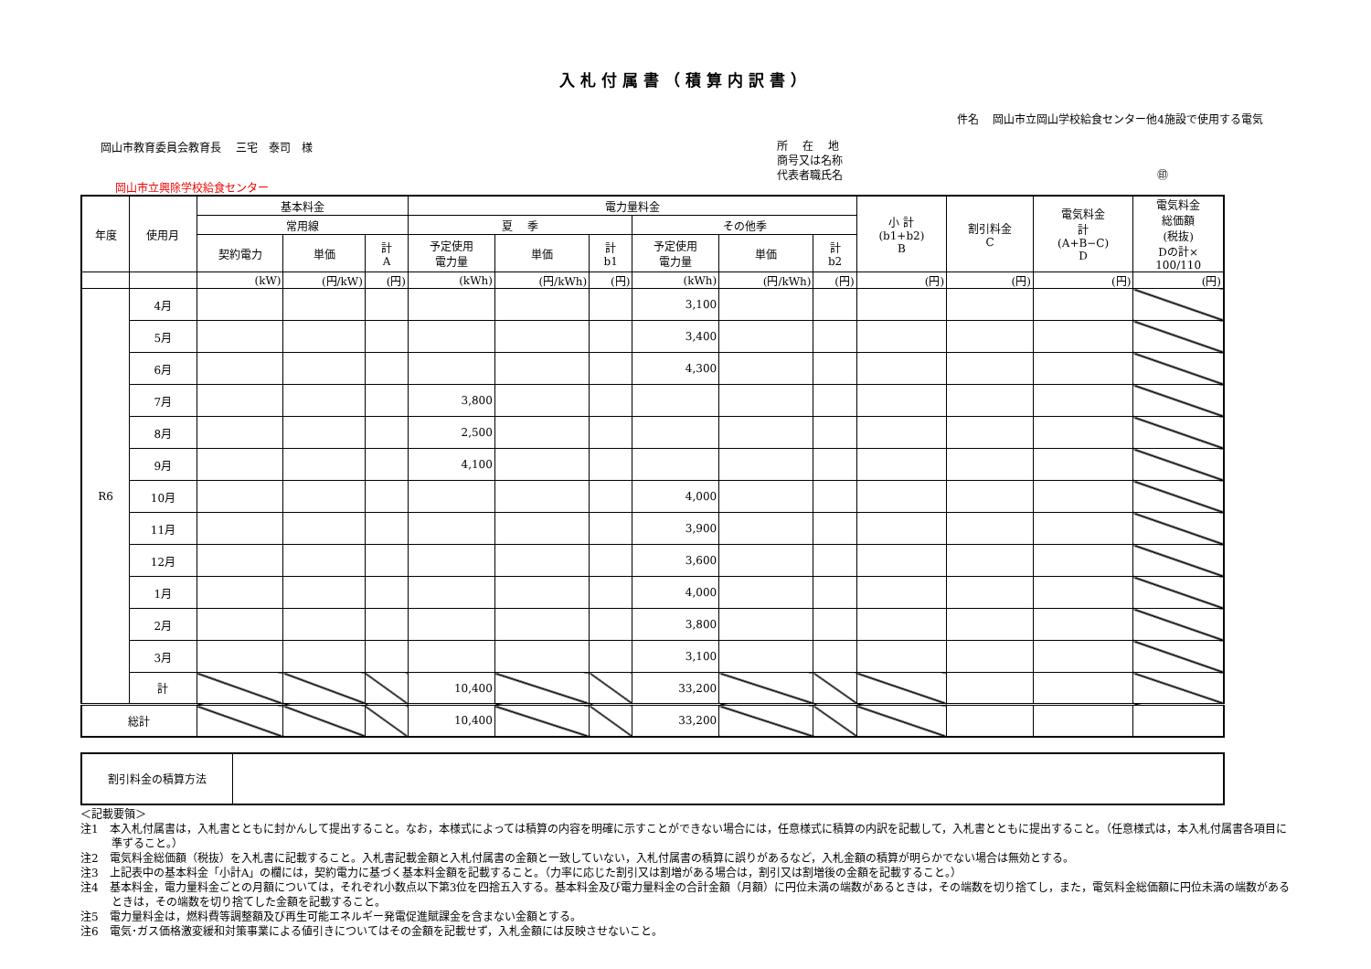入札付属書（積算内訳書）
件名　 岡山市立岡山学校給食センター他4施設で使用する電気
岡山市教育委員会教育長　 三宅　泰司　様
所　 在　 地
商号又は名称
代表者職氏名 ㊞
岡山市立興除学校給食センター
| 年度 | 使用月 | 基本料金 | | | 電力量料金 | | | | | | 小 計 (b1+b2) B | 割引料金 C | 電気料金 計 (A+B−C) D | 電気料金 総価額 (税抜) Dの計× 100/110 |
| --- | --- | --- | --- | --- | --- | --- | --- | --- | --- | --- | --- | --- | --- | --- |
| | | 常用線 | | | 夏 季 | | | その他季 | | | | | | |
| | | 契約電力 | 単価 | 計 A | 予定使用 電力量 | 単価 | 計 b1 | 予定使用 電力量 | 単価 | 計 b2 | | | | |
| | | (kW) | (円/kW) | (円) | (kWh) | (円/kWh) | (円) | (kWh) | (円/kWh) | (円) | (円) | (円) | (円) | (円) |
| R6 | 4月 | | | | | | | 3,100 | | | | | | |
| | 5月 | | | | | | | 3,400 | | | | | | |
| | 6月 | | | | | | | 4,300 | | | | | | |
| | 7月 | | | | 3,800 | | | | | | | | | |
| | 8月 | | | | 2,500 | | | | | | | | | |
| | 9月 | | | | 4,100 | | | | | | | | | |
| | 10月 | | | | | | | 4,000 | | | | | | |
| | 11月 | | | | | | | 3,900 | | | | | | |
| | 12月 | | | | | | | 3,600 | | | | | | |
| | 1月 | | | | | | | 4,000 | | | | | | |
| | 2月 | | | | | | | 3,800 | | | | | | |
| | 3月 | | | | | | | 3,100 | | | | | | |
| | 計 | | | | 10,400 | | | 33,200 | | | | | | |
| 総計 | | | | | 10,400 | | | 33,200 | | | | | | |
| 割引料金の積算方法 | |
＜記載要領＞
注1　本入札付属書は，入札書とともに封かんして提出すること。なお，本様式によっては積算の内容を明確に示すことができない場合には，任意様式に積算の内訳を記載して，入札書とともに提出すること。（任意様式は，本入札付属書各項目に準ずること。）
注2　電気料金総価額（税抜）を入札書に記載すること。入札書記載金額と入札付属書の金額と一致していない，入札付属書の積算に誤りがあるなど，入札金額の積算が明らかでない場合は無効とする。
注3　上記表中の基本料金「小計A」の欄には，契約電力に基づく基本料金額を記載すること。（力率に応じた割引又は割増がある場合は，割引又は割増後の金額を記載すること。）
注4　基本料金，電力量料金ごとの月額については，それぞれ小数点以下第3位を四捨五入する。基本料金及び電力量料金の合計金額（月額）に円位未満の端数があるときは，その端数を切り捨てし，また，電気料金総価額に円位未満の端数があるときは，その端数を切り捨てした金額を記載すること。
注5　電力量料金は，燃料費等調整額及び再生可能エネルギー発電促進賦課金を含まない金額とする。
注6　電気･ガス価格激変緩和対策事業による値引きについてはその金額を記載せず，入札金額には反映させないこと。